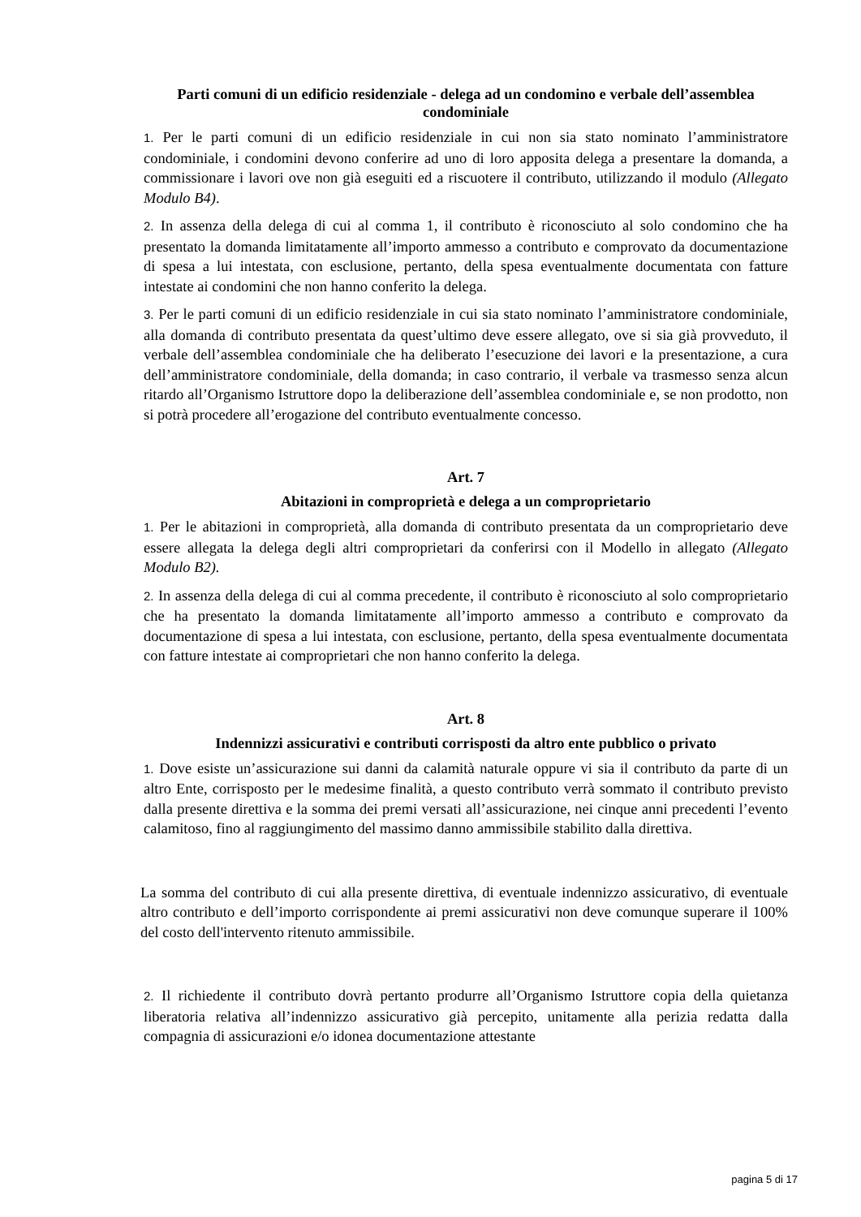Parti comuni di un edificio residenziale - delega ad un condomino e verbale dell’assemblea condominiale
1. Per le parti comuni di un edificio residenziale in cui non sia stato nominato l’amministratore condominiale, i condomini devono conferire ad uno di loro apposita delega a presentare la domanda, a commissionare i lavori ove non già eseguiti ed a riscuotere il contributo, utilizzando il modulo (Allegato Modulo B4).
2. In assenza della delega di cui al comma 1, il contributo è riconosciuto al solo condomino che ha presentato la domanda limitatamente all’importo ammesso a contributo e comprovato da documentazione di spesa a lui intestata, con esclusione, pertanto, della spesa eventualmente documentata con fatture intestate ai condomini che non hanno conferito la delega.
3. Per le parti comuni di un edificio residenziale in cui sia stato nominato l’amministratore condominiale, alla domanda di contributo presentata da quest’ultimo deve essere allegato, ove si sia già provveduto, il verbale dell’assemblea condominiale che ha deliberato l’esecuzione dei lavori e la presentazione, a cura dell’amministratore condominiale, della domanda; in caso contrario, il verbale va trasmesso senza alcun ritardo all’Organismo Istruttore dopo la deliberazione dell’assemblea condominiale e, se non prodotto, non si potrà procedere all’erogazione del contributo eventualmente concesso.
Art. 7
Abitazioni in comproprietà e delega a un comproprietario
1. Per le abitazioni in comproprietà, alla domanda di contributo presentata da un comproprietario deve essere allegata la delega degli altri comproprietari da conferirsi con il Modello in allegato (Allegato Modulo B2).
2. In assenza della delega di cui al comma precedente, il contributo è riconosciuto al solo comproprietario che ha presentato la domanda limitatamente all’importo ammesso a contributo e comprovato da documentazione di spesa a lui intestata, con esclusione, pertanto, della spesa eventualmente documentata con fatture intestate ai comproprietari che non hanno conferito la delega.
Art. 8
Indennizzi assicurativi e contributi corrisposti da altro ente pubblico o privato
1. Dove esiste un’assicurazione sui danni da calamità naturale oppure vi sia il contributo da parte di un altro Ente, corrisposto per le medesime finalità, a questo contributo verrà sommato il contributo previsto dalla presente direttiva e la somma dei premi versati all’assicurazione, nei cinque anni precedenti l’evento calamitoso, fino al raggiungimento del massimo danno ammissibile stabilito dalla direttiva.
La somma del contributo di cui alla presente direttiva, di eventuale indennizzo assicurativo, di eventuale altro contributo e dell’importo corrispondente ai premi assicurativi non deve comunque superare il 100% del costo dell'intervento ritenuto ammissibile.
2. Il richiedente il contributo dovrà pertanto produrre all’Organismo Istruttore copia della quietanza liberatoria relativa all’indennizzo assicurativo già percepito, unitamente alla perizia redatta dalla compagnia di assicurazioni e/o idonea documentazione attestante
pagina 5 di 17